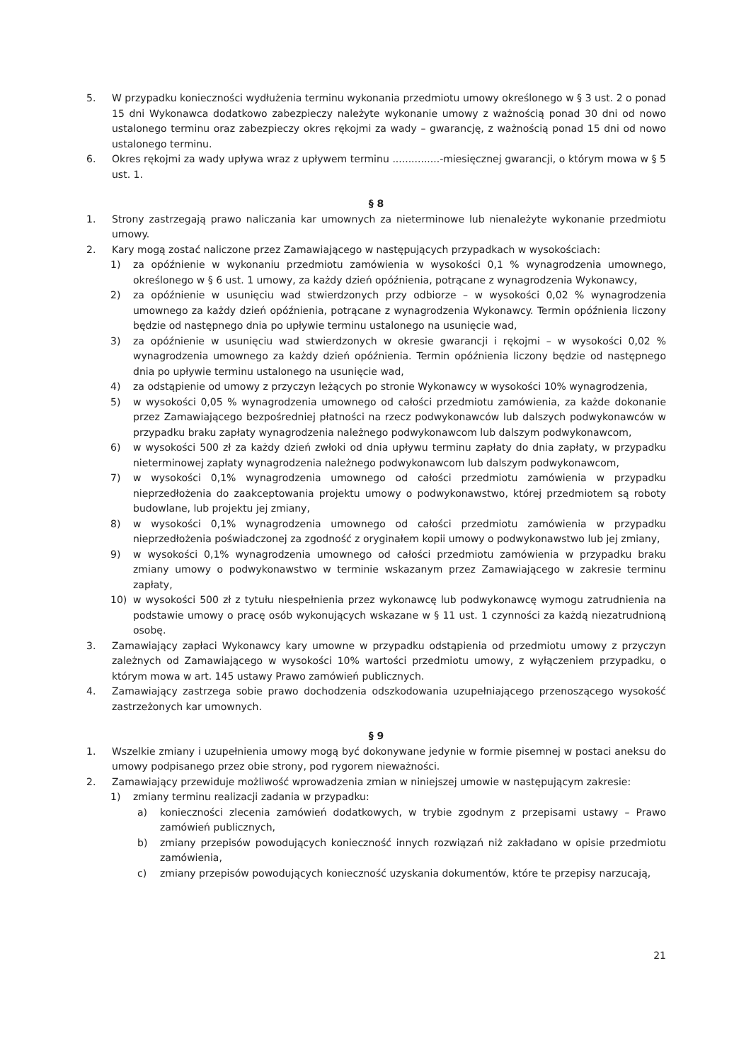5. W przypadku konieczności wydłużenia terminu wykonania przedmiotu umowy określonego w § 3 ust. 2 o ponad 15 dni Wykonawca dodatkowo zabezpieczy należyte wykonanie umowy z ważnością ponad 30 dni od nowo ustalonego terminu oraz zabezpieczy okres rękojmi za wady – gwarancję, z ważnością ponad 15 dni od nowo ustalonego terminu.
6. Okres rękojmi za wady upływa wraz z upływem terminu ...............-miesięcznej gwarancji, o którym mowa w § 5 ust. 1.
§ 8
1. Strony zastrzegają prawo naliczania kar umownych za nieterminowe lub nienależyte wykonanie przedmiotu umowy.
2. Kary mogą zostać naliczone przez Zamawiającego w następujących przypadkach w wysokościach:
1) za opóźnienie w wykonaniu przedmiotu zamówienia w wysokości 0,1 % wynagrodzenia umownego, określonego w § 6 ust. 1 umowy, za każdy dzień opóźnienia, potrącane z wynagrodzenia Wykonawcy,
2) za opóźnienie w usunięciu wad stwierdzonych przy odbiorze – w wysokości 0,02 % wynagrodzenia umownego za każdy dzień opóźnienia, potrącane z wynagrodzenia Wykonawcy. Termin opóźnienia liczony będzie od następnego dnia po upływie terminu ustalonego na usunięcie wad,
3) za opóźnienie w usunięciu wad stwierdzonych w okresie gwarancji i rękojmi – w wysokości 0,02 % wynagrodzenia umownego za każdy dzień opóźnienia. Termin opóźnienia liczony będzie od następnego dnia po upływie terminu ustalonego na usunięcie wad,
4) za odstąpienie od umowy z przyczyn leżących po stronie Wykonawcy w wysokości 10% wynagrodzenia,
5) w wysokości 0,05 % wynagrodzenia umownego od całości przedmiotu zamówienia, za każde dokonanie przez Zamawiającego bezpośredniej płatności na rzecz podwykonawców lub dalszych podwykonawców w przypadku braku zapłaty wynagrodzenia należnego podwykonawcom lub dalszym podwykonawcom,
6) w wysokości 500 zł za każdy dzień zwłoki od dnia upływu terminu zapłaty do dnia zapłaty, w przypadku nieterminowej zapłaty wynagrodzenia należnego podwykonawcom lub dalszym podwykonawcom,
7) w wysokości 0,1% wynagrodzenia umownego od całości przedmiotu zamówienia w przypadku nieprzedłożenia do zaakceptowania projektu umowy o podwykonawstwo, której przedmiotem są roboty budowlane, lub projektu jej zmiany,
8) w wysokości 0,1% wynagrodzenia umownego od całości przedmiotu zamówienia w przypadku nieprzedłożenia poświadczonej za zgodność z oryginałem kopii umowy o podwykonawstwo lub jej zmiany,
9) w wysokości 0,1% wynagrodzenia umownego od całości przedmiotu zamówienia w przypadku braku zmiany umowy o podwykonawstwo w terminie wskazanym przez Zamawiającego w zakresie terminu zapłaty,
10) w wysokości 500 zł z tytułu niespełnienia przez wykonawcę lub podwykonawcę wymogu zatrudnienia na podstawie umowy o pracę osób wykonujących wskazane w § 11 ust. 1 czynności za każdą niezatrudnioną osobę.
3. Zamawiający zapłaci Wykonawcy kary umowne w przypadku odstąpienia od przedmiotu umowy z przyczyn zależnych od Zamawiającego w wysokości 10% wartości przedmiotu umowy, z wyłączeniem przypadku, o którym mowa w art. 145 ustawy Prawo zamówień publicznych.
4. Zamawiający zastrzega sobie prawo dochodzenia odszkodowania uzupełniającego przenoszącego wysokość zastrzeżonych kar umownych.
§ 9
1. Wszelkie zmiany i uzupełnienia umowy mogą być dokonywane jedynie w formie pisemnej w postaci aneksu do umowy podpisanego przez obie strony, pod rygorem nieważności.
2. Zamawiający przewiduje możliwość wprowadzenia zmian w niniejszej umowie w następującym zakresie:
1) zmiany terminu realizacji zadania w przypadku:
a) konieczności zlecenia zamówień dodatkowych, w trybie zgodnym z przepisami ustawy – Prawo zamówień publicznych,
b) zmiany przepisów powodujących konieczność innych rozwiązań niż zakładano w opisie przedmiotu zamówienia,
c) zmiany przepisów powodujących konieczność uzyskania dokumentów, które te przepisy narzucają,
21